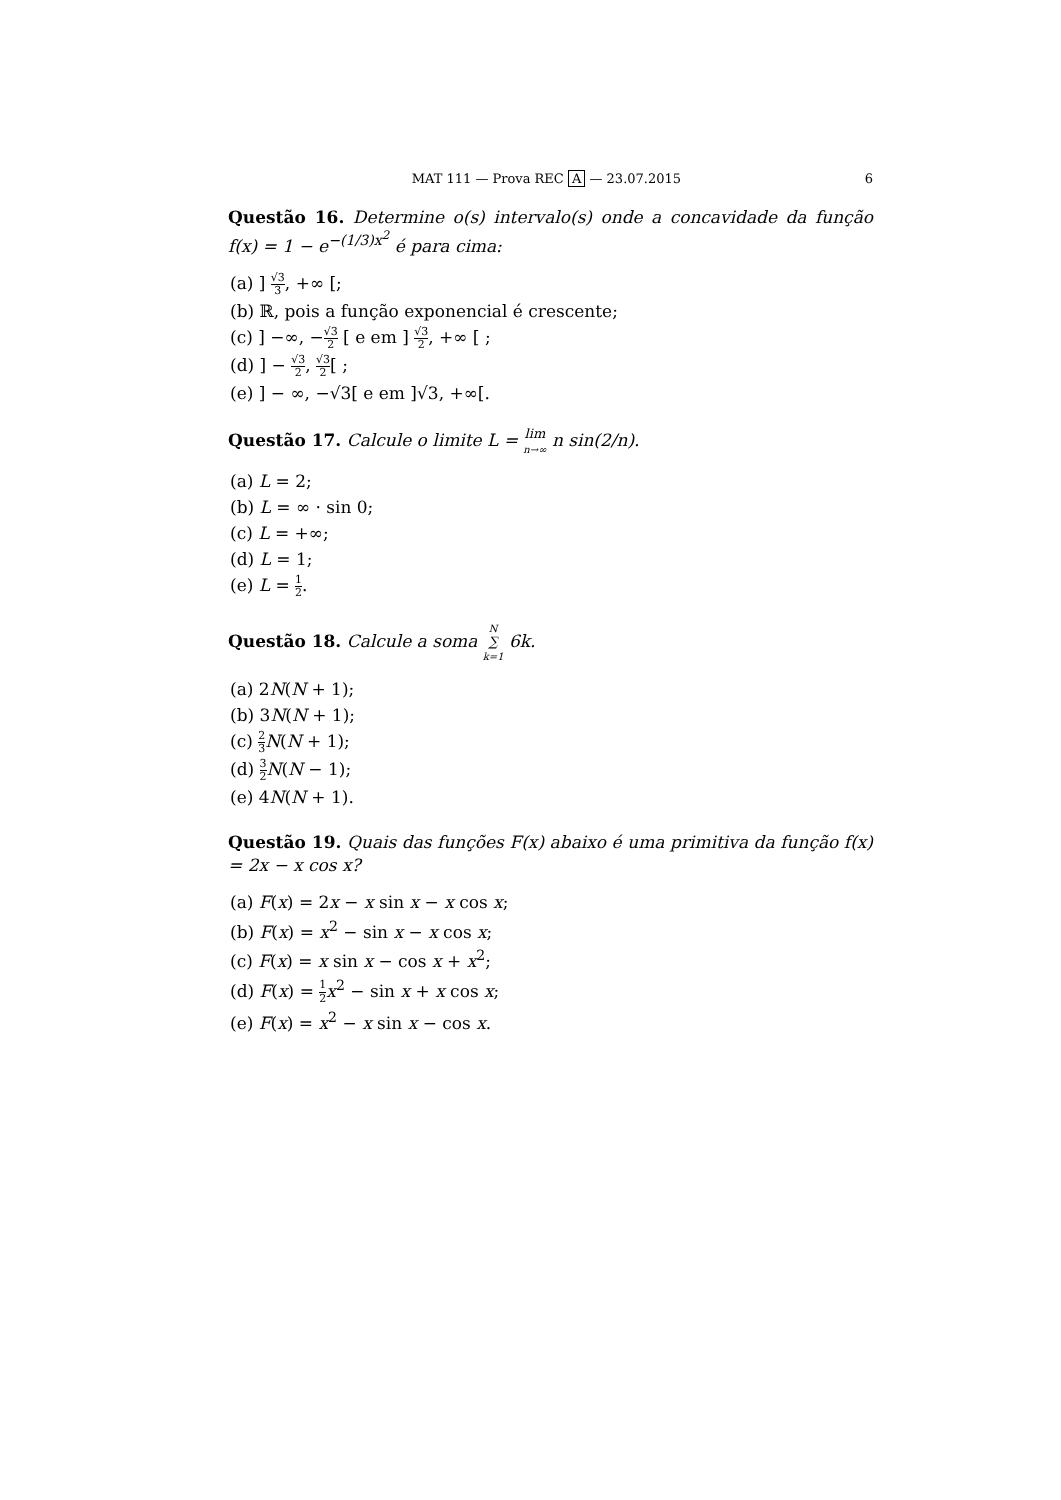MAT 111 — Prova REC A — 23.07.2015 6
Questão 16. Determine o(s) intervalo(s) onde a concavidade da função f(x) = 1 − e<sup>−(1/3)x<sup>2</sup></sup> é para cima:
(a) ] √3 3, +∞ [;
(b) ℝ, pois a função exponencial é crescente;
(c) ] −∞, −√3 2 [ e em ] √3 2, +∞ [ ;
(d) ] − √3 2, √3 2[ ;
(e) ] − ∞, −√3[ e em ]√3, +∞[.
Questão 17. Calcule o limite L = lim
n→∞ n sin(2/n).
(a) L = 2;
(b) L = ∞ · sin 0;
(c) L = +∞;
(d) L = 1;
(e) L = 1 2.
Questão 18. Calcule a soma N
∑
k=1 6k.
(a) 2N(N + 1);
(b) 3N(N + 1);
(c) 2 3 N(N + 1);
(d) 3 2 N(N − 1);
(e) 4N(N + 1).
Questão 19. Quais das funções F(x) abaixo é uma primitiva da função f(x) = 2x − x cos x?
(a) F(x) = 2x − x sin x − x cos x;
(b) F(x) = x<sup>2</sup> − sin x − x cos x;
(c) F(x) = x sin x − cos x + x<sup>2</sup>;
(d) F(x) = 1 2 x<sup>2</sup> − sin x + x cos x;
(e) F(x) = x<sup>2</sup> − x sin x − cos x.